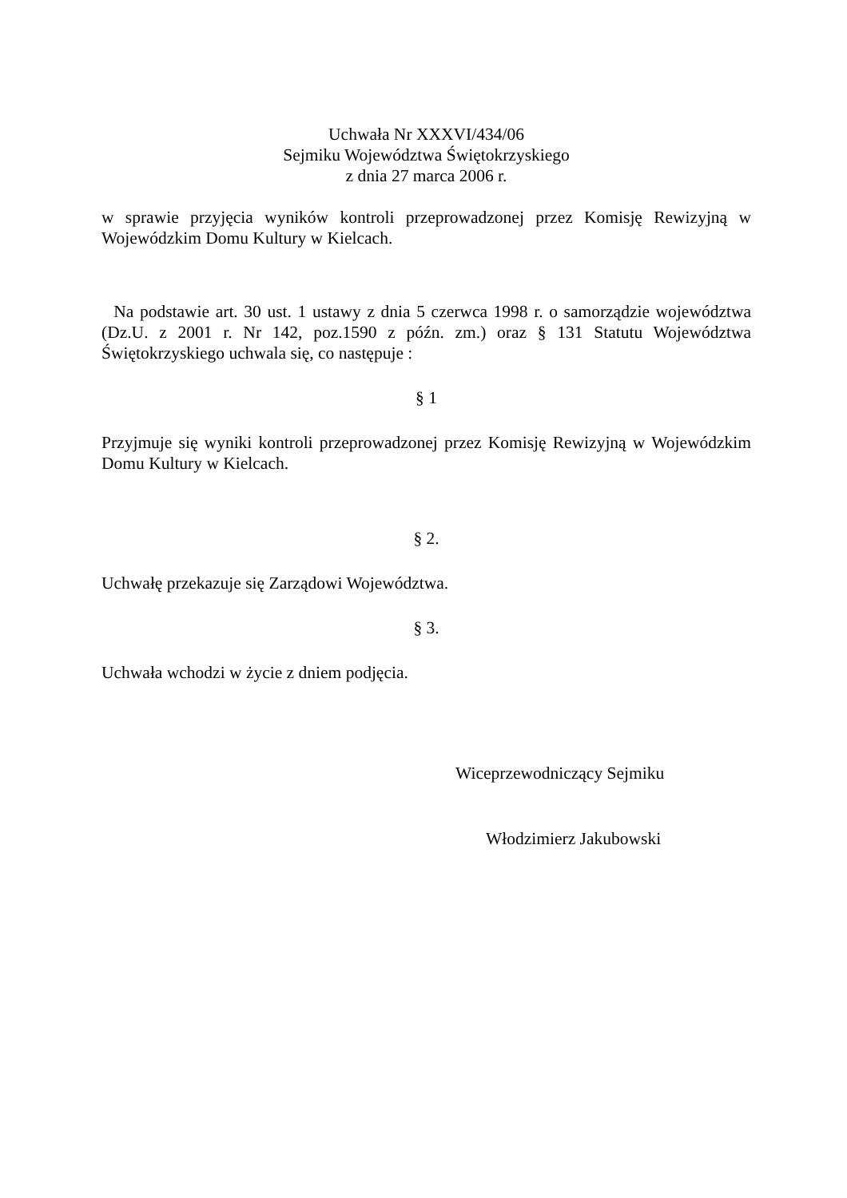Uchwała Nr XXXVI/434/06
Sejmiku Województwa Świętokrzyskiego
z dnia 27 marca 2006 r.
w sprawie przyjęcia wyników kontroli przeprowadzonej przez Komisję Rewizyjną w Wojewódzkim Domu Kultury w Kielcach.
Na podstawie art. 30 ust. 1 ustawy z dnia 5 czerwca 1998 r. o samorządzie województwa (Dz.U. z 2001 r. Nr 142, poz.1590 z późn. zm.) oraz § 131 Statutu Województwa Świętokrzyskiego uchwala się, co następuje :
§ 1
Przyjmuje się wyniki kontroli przeprowadzonej przez Komisję Rewizyjną w Wojewódzkim Domu Kultury w Kielcach.
§ 2.
Uchwałę przekazuje się Zarządowi Województwa.
§ 3.
Uchwała wchodzi w życie z dniem podjęcia.
Wiceprzewodniczący Sejmiku
Włodzimierz Jakubowski